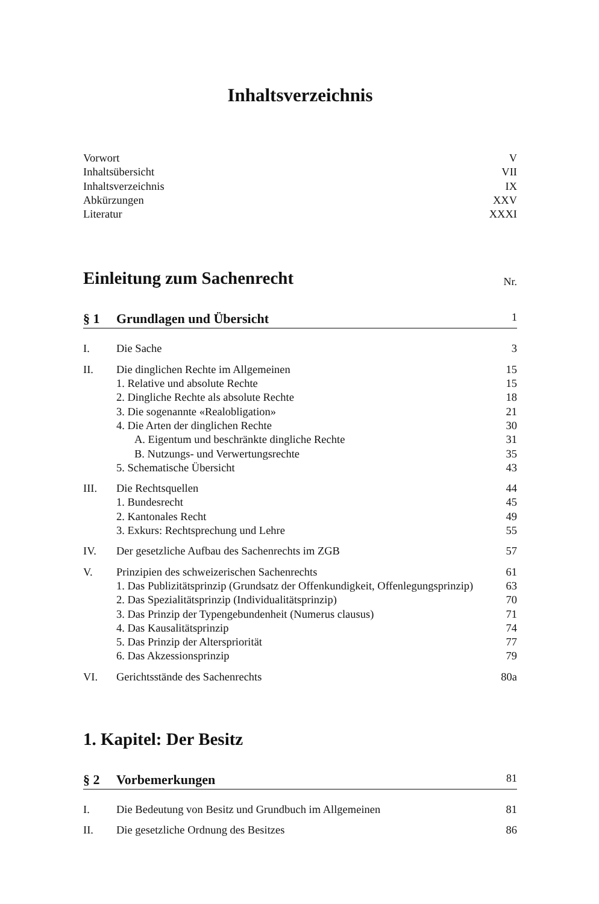Inhaltsverzeichnis
Vorwort V
Inhaltsübersicht VII
Inhaltsverzeichnis IX
Abkürzungen XXV
Literatur XXXI
Einleitung zum Sachenrecht Nr.
§ 1 Grundlagen und Übersicht 1
I. Die Sache 3
II. Die dinglichen Rechte im Allgemeinen 15
1. Relative und absolute Rechte 15
2. Dingliche Rechte als absolute Rechte 18
3. Die sogenannte «Realobligation» 21
4. Die Arten der dinglichen Rechte 30
A. Eigentum und beschränkte dingliche Rechte 31
B. Nutzungs- und Verwertungsrechte 35
5. Schematische Übersicht 43
III. Die Rechtsquellen 44
1. Bundesrecht 45
2. Kantonales Recht 49
3. Exkurs: Rechtsprechung und Lehre 55
IV. Der gesetzliche Aufbau des Sachenrechts im ZGB 57
V. Prinzipien des schweizerischen Sachenrechts 61
1. Das Publizitätsprinzip (Grundsatz der Offenkundigkeit, Offenlegungsprinzip) 63
2. Das Spezialitätsprinzip (Individualitätsprinzip) 70
3. Das Prinzip der Typengebundenheit (Numerus clausus) 71
4. Das Kausalitätsprinzip 74
5. Das Prinzip der Alterspriorität 77
6. Das Akzessionsprinzip 79
VI. Gerichtsstände des Sachenrechts 80a
1. Kapitel: Der Besitz
§ 2 Vorbemerkungen 81
I. Die Bedeutung von Besitz und Grundbuch im Allgemeinen 81
II. Die gesetzliche Ordnung des Besitzes 86